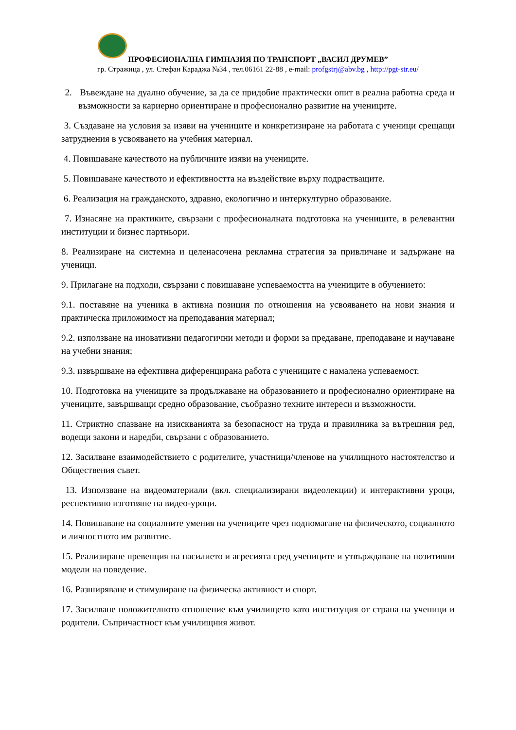ПРОФЕСИОНАЛНА ГИМНАЗИЯ ПО ТРАНСПОРТ „ВАСИЛ ДРУМЕВ”
гр. Стражица , ул. Стефан Караджа №34 , тел.06161 22-88 , e-mail: profgstrj@abv.bg , http://pgt-str.eu/
2. Въвеждане на дуално обучение, за да се придобие практически опит в реална работна среда и възможности за кариерно ориентиране и професионално развитие на учениците.
3. Създаване на условия за изяви на учениците и конкретизиране на работата с ученици срещащи затруднения в усвояването на учебния материал.
4. Повишаване качеството на публичните изяви на учениците.
5. Повишаване качеството и ефективността на въздействие върху подрастващите.
6. Реализация на гражданското, здравно, екологично и интеркултурно образование.
7. Изнасяне на практиките, свързани с професионалната подготовка на учениците, в релевантни институции и бизнес партньори.
8. Реализиране на системна и целенасочена рекламна стратегия за привличане и задържане на ученици.
9. Прилагане на подходи, свързани с повишаване успеваемостта на учениците в обучението:
9.1. поставяне на ученика в активна позиция по отношения на усвояването на нови знания и практическа приложимост на преподавания материал;
9.2. използване на иновативни педагогични методи и форми за предаване, преподаване и научаване на учебни знания;
9.3. извършване на ефективна диференцирана работа с учениците с намалена успеваемост.
10. Подготовка на учениците за продължаване на образованието и професионално ориентиране на учениците, завършващи средно образование, съобразно техните интереси и възможности.
11. Стриктно спазване на изискванията за безопасност на труда и правилника за вътрешния ред, водещи закони и наредби, свързани с образованието.
12. Засилване взаимодействието с родителите, участници/членове на училищното настоятелство и Обществения съвет.
13. Използване на видеоматериали (вкл. специализирани видеолекции) и интерактивни уроци, респективно изготвяне на видео-уроци.
14. Повишаване на социалните умения на учениците чрез подпомагане на физическото, социалното и личностното им развитие.
15. Реализиране превенция на насилието и агресията сред учениците и утвърждаване на позитивни модели на поведение.
16. Разширяване и стимулиране на физическа активност и спорт.
17. Засилване положителното отношение към училището като институция от страна на ученици и родители. Съпричастност към училищния живот.